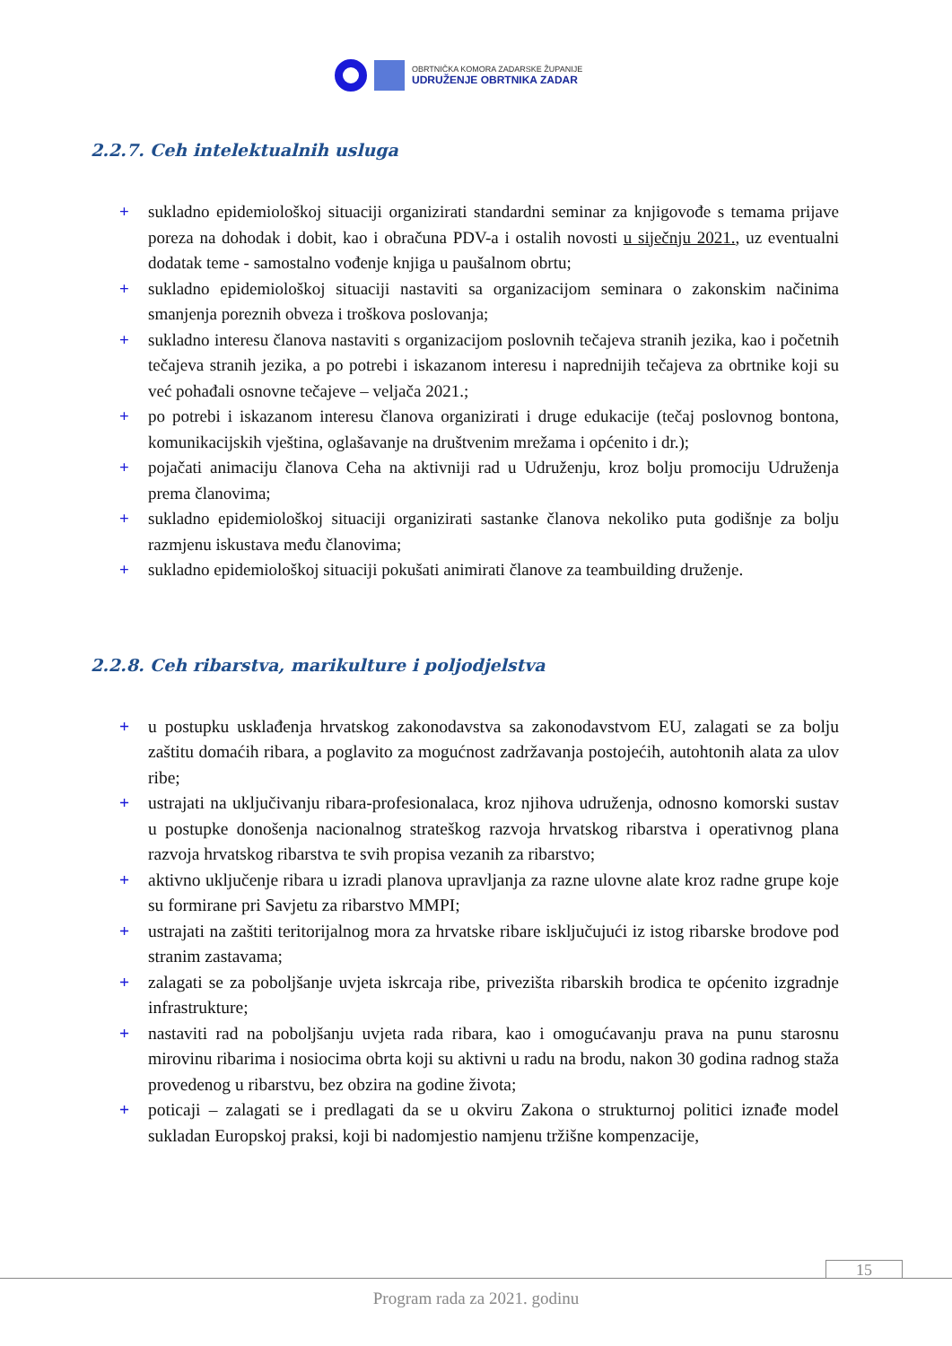OBRTNIČKA KOMORA ZADARSKE ŽUPANIJE
UDRUŽENJE OBRTNIKA ZADAR
2.2.7. Ceh intelektualnih usluga
+ sukladno epidemiološkoj situaciji organizirati standardni seminar za knjigovođe s temama prijave poreza na dohodak i dobit, kao i obračuna PDV-a i ostalih novosti u siječnju 2021., uz eventualni dodatak teme - samostalno vođenje knjiga u paušalnom obrtu;
+ sukladno epidemiološkoj situaciji nastaviti sa organizacijom seminara o zakonskim načinima smanjenja poreznih obveza i troškova poslovanja;
+ sukladno interesu članova nastaviti s organizacijom poslovnih tečajeva stranih jezika, kao i početnih tečajeva stranih jezika, a po potrebi i iskazanom interesu i naprednijih tečajeva za obrtnike koji su već pohađali osnovne tečajeve – veljača 2021.;
+ po potrebi i iskazanom interesu članova organizirati i druge edukacije (tečaj poslovnog bontona, komunikacijskih vještina, oglašavanje na društvenim mrežama i općenito i dr.);
+ pojačati animaciju članova Ceha na aktivniji rad u Udruženju, kroz bolju promociju Udruženja prema članovima;
+ sukladno epidemiološkoj situaciji organizirati sastanke članova nekoliko puta godišnje za bolju razmjenu iskustava među članovima;
+ sukladno epidemiološkoj situaciji pokušati animirati članove za teambuilding druženje.
2.2.8. Ceh ribarstva, marikulture i poljodjelstva
+ u postupku usklađenja hrvatskog zakonodavstva sa zakonodavstvom EU, zalagati se za bolju zaštitu domaćih ribara, a poglavito za mogućnost zadržavanja postojećih, autohtonih alata za ulov ribe;
+ ustrajati na uključivanju ribara-profesionalaca, kroz njihova udruženja, odnosno komorski sustav u postupke donošenja nacionalnog strateškog razvoja hrvatskog ribarstva i operativnog plana razvoja hrvatskog ribarstva te svih propisa vezanih za ribarstvo;
+ aktivno uključenje ribara u izradi planova upravljanja za razne ulovne alate kroz radne grupe koje su formirane pri Savjetu za ribarstvo MMPI;
+ ustrajati na zaštiti teritorijalnog mora za hrvatske ribare isključujući iz istog ribarske brodove pod stranim zastavama;
+ zalagati se za poboljšanje uvjeta iskrcaja ribe, privezišta ribarskih brodica te općenito izgradnje infrastrukture;
+ nastaviti rad na poboljšanju uvjeta rada ribara, kao i omogućavanju prava na punu starosnu mirovinu ribarima i nosiocima obrta koji su aktivni u radu na brodu, nakon 30 godina radnog staža provedenog u ribarstvu, bez obzira na godine života;
+ poticaji – zalagati se i predlagati da se u okviru Zakona o strukturnoj politici iznađe model sukladan Europskoj praksi, koji bi nadomjestio namjenu tržišne kompenzacije,
15
Program rada za 2021. godinu